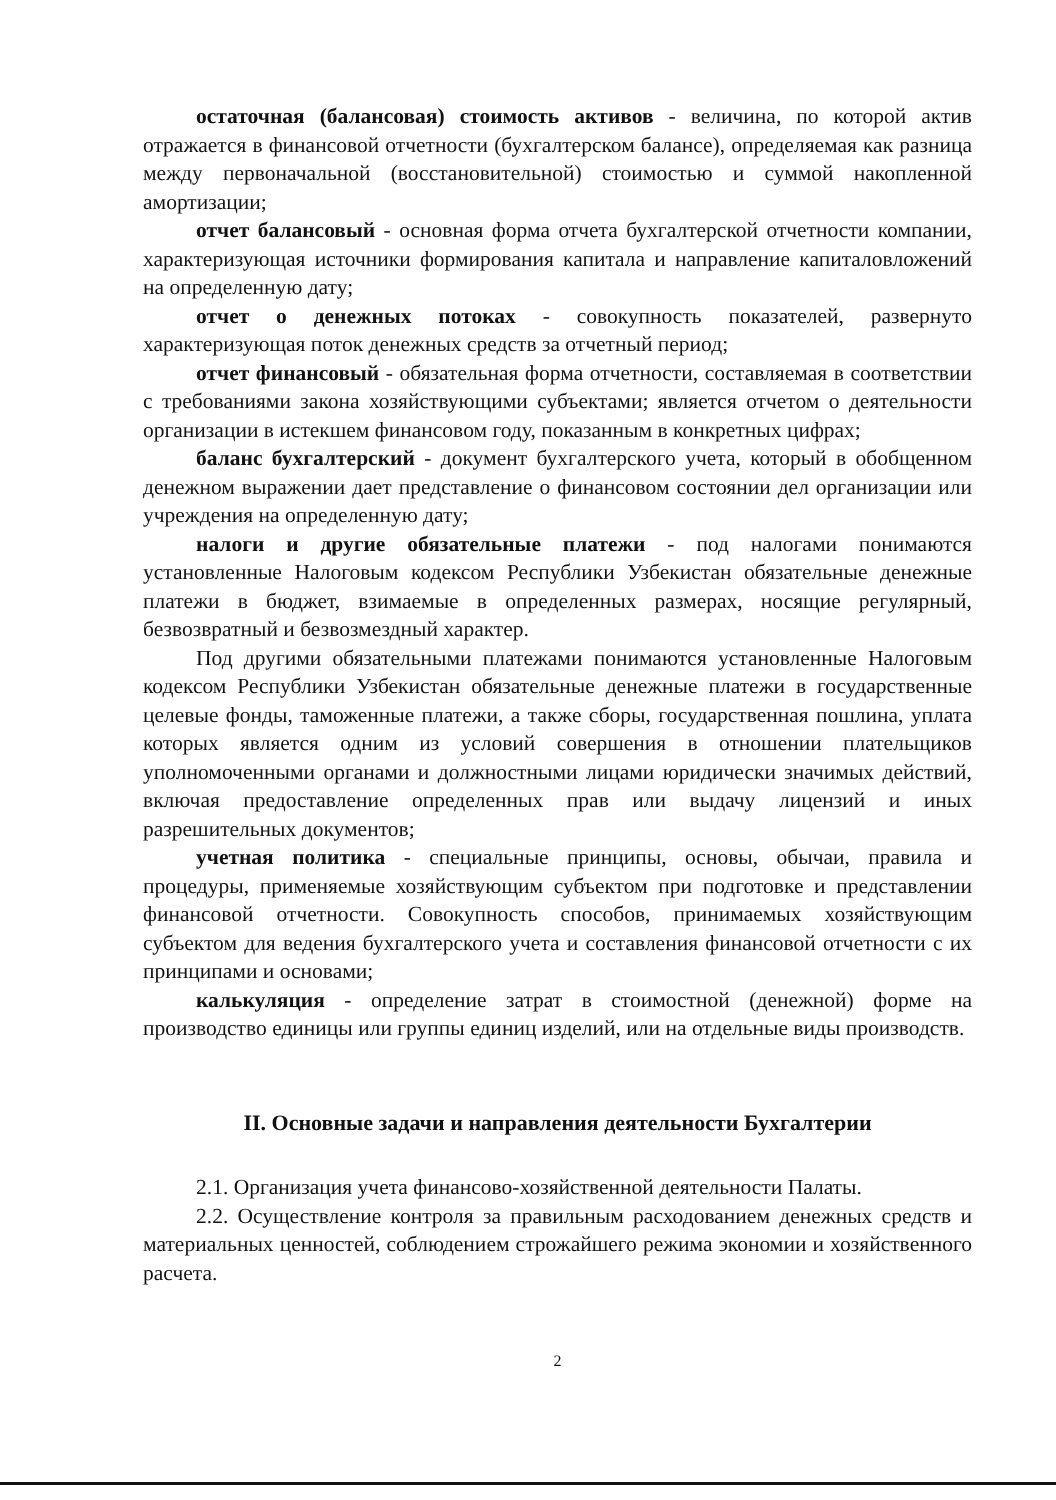остаточная (балансовая) стоимость активов - величина, по которой актив отражается в финансовой отчетности (бухгалтерском балансе), определяемая как разница между первоначальной (восстановительной) стоимостью и суммой накопленной амортизации;
отчет балансовый - основная форма отчета бухгалтерской отчетности компании, характеризующая источники формирования капитала и направление капиталовложений на определенную дату;
отчет о денежных потоках - совокупность показателей, развернуто характеризующая поток денежных средств за отчетный период;
отчет финансовый - обязательная форма отчетности, составляемая в соответствии с требованиями закона хозяйствующими субъектами; является отчетом о деятельности организации в истекшем финансовом году, показанным в конкретных цифрах;
баланс бухгалтерский - документ бухгалтерского учета, который в обобщенном денежном выражении дает представление о финансовом состоянии дел организации или учреждения на определенную дату;
налоги и другие обязательные платежи - под налогами понимаются установленные Налоговым кодексом Республики Узбекистан обязательные денежные платежи в бюджет, взимаемые в определенных размерах, носящие регулярный, безвозвратный и безвозмездный характер.
Под другими обязательными платежами понимаются установленные Налоговым кодексом Республики Узбекистан обязательные денежные платежи в государственные целевые фонды, таможенные платежи, а также сборы, государственная пошлина, уплата которых является одним из условий совершения в отношении плательщиков уполномоченными органами и должностными лицами юридически значимых действий, включая предоставление определенных прав или выдачу лицензий и иных разрешительных документов;
учетная политика - специальные принципы, основы, обычаи, правила и процедуры, применяемые хозяйствующим субъектом при подготовке и представлении финансовой отчетности. Совокупность способов, принимаемых хозяйствующим субъектом для ведения бухгалтерского учета и составления финансовой отчетности с их принципами и основами;
калькуляция - определение затрат в стоимостной (денежной) форме на производство единицы или группы единиц изделий, или на отдельные виды производств.
II. Основные задачи и направления деятельности Бухгалтерии
2.1. Организация учета финансово-хозяйственной деятельности Палаты.
2.2. Осуществление контроля за правильным расходованием денежных средств и материальных ценностей, соблюдением строжайшего режима экономии и хозяйственного расчета.
2